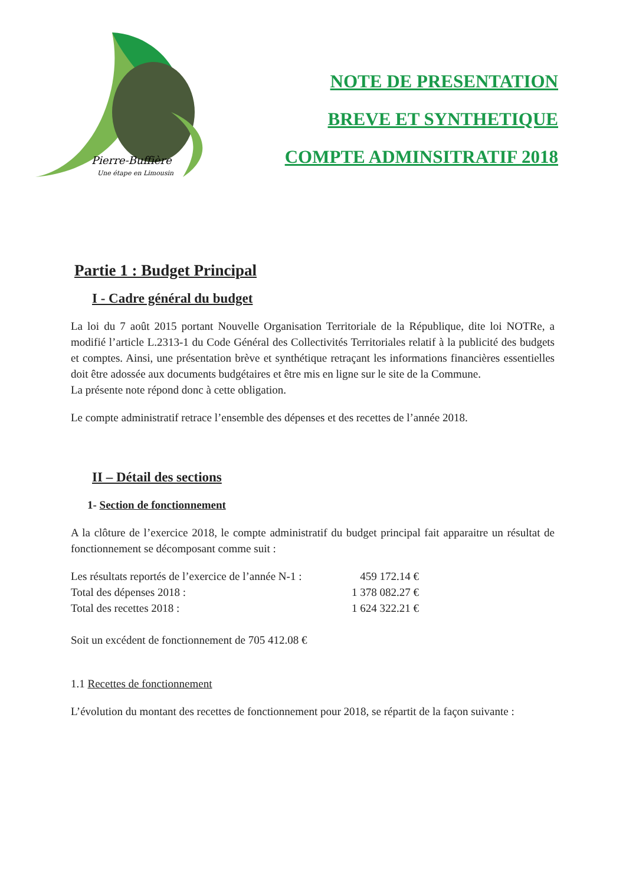Pierre-Buffière
Une étape en Limousin
NOTE DE PRESENTATION
BREVE ET SYNTHETIQUE
COMPTE ADMINSITRATIF 2018
Partie 1 : Budget Principal
I - Cadre général du budget
La loi du 7 août 2015 portant Nouvelle Organisation Territoriale de la République, dite loi NOTRe, a modifié l’article L.2313-1 du Code Général des Collectivités Territoriales relatif à la publicité des budgets et comptes. Ainsi, une présentation brève et synthétique retraçant les informations financières essentielles doit être adossée aux documents budgétaires et être mis en ligne sur le site de la Commune.
La présente note répond donc à cette obligation.
Le compte administratif retrace l’ensemble des dépenses et des recettes de l’année 2018.
II – Détail des sections
1- Section de fonctionnement
A la clôture de l’exercice 2018, le compte administratif du budget principal fait apparaitre un résultat de fonctionnement se décomposant comme suit :
Les résultats reportés de l’exercice de l’année N-1 : 459 172.14 €
Total des dépenses 2018 : 1 378 082.27 €
Total des recettes 2018 : 1 624 322.21 €
Soit un excédent de fonctionnement de 705 412.08 €
1.1 Recettes de fonctionnement
L’évolution du montant des recettes de fonctionnement pour 2018, se répartit de la façon suivante :